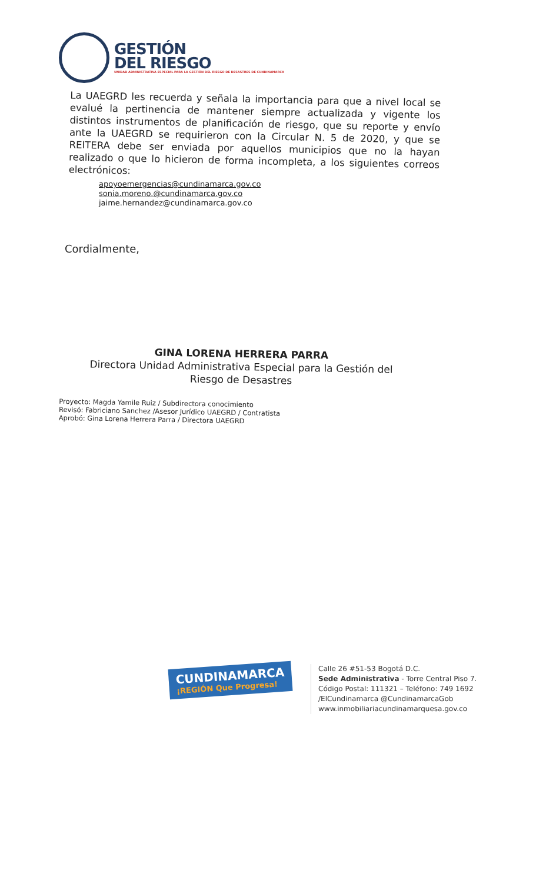GESTIÓN
DEL RIESGO
UNIDAD ADMINISTRATIVA ESPECIAL PARA LA GESTIÓN DEL RIESGO DE DESASTRES DE CUNDINAMARCA
La UAEGRD les recuerda y señala la importancia para que a nivel local se evalué la pertinencia de mantener siempre actualizada y vigente los distintos instrumentos de planificación de riesgo, que su reporte y envío ante la UAEGRD se requirieron con la Circular N. 5 de 2020, y que se REITERA debe ser enviada por aquellos municipios que no la hayan realizado o que lo hicieron de forma incompleta, a los siguientes correos electrónicos:
apoyoemergencias@cundinamarca.gov.co
sonia.moreno.@cundinamarca.gov.co
jaime.hernandez@cundinamarca.gov.co
Cordialmente,
GINA LORENA HERRERA PARRA
Directora Unidad Administrativa Especial para la Gestión del Riesgo de Desastres
Proyecto: Magda Yamile Ruiz / Subdirectora conocimiento
Revisó: Fabriciano Sanchez /Asesor Jurídico UAEGRD / Contratista
Aprobó: Gina Lorena Herrera Parra / Directora UAEGRD
CUNDINAMARCA
¡REGIÓN Que Progresa!
Calle 26 #51-53 Bogotá D.C.
Sede Administrativa - Torre Central Piso 7.
Código Postal: 111321 – Teléfono: 749 1692
/ElCundinamarca @CundinamarcaGob
www.inmobiliariacundinamarquesa.gov.co